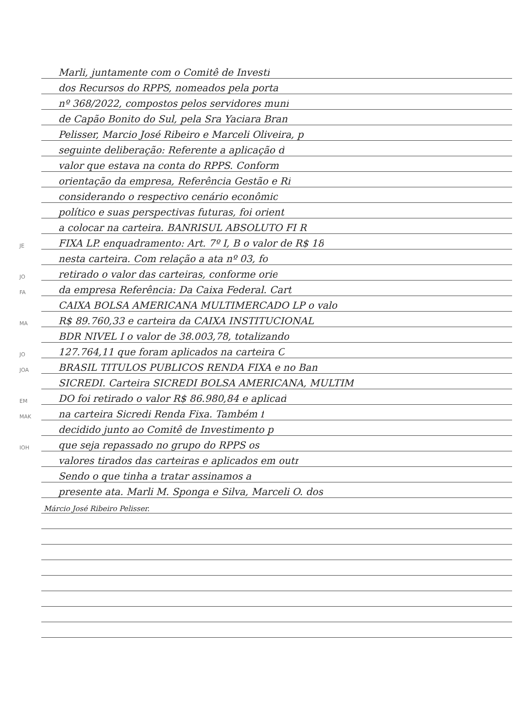Marli, juntamente com o Comitê de Investi
dos Recursos do RPPS, nomeados pela porta
nº 368/2022, compostos pelos servidores muni
de Capão Bonito do Sul, pela Sra Yaciara Bran
Pelisser, Marcio José Ribeiro e Marceli Oliveira, p
seguinte deliberação: Referente a aplicação d
valor que estava na conta do RPPS. Conform
orientação da empresa, Referência Gestão e Ri
considerando o respectivo cenário econômic
político e suas perspectivas futuras, foi orient
a colocar na carteira. BANRISUL ABSOLUTO FI R
JE FIXA LP. enquadramento: Art. 7º I, B o valor de R$ 18
nesta carteira. Com relação a ata nº 03, fo
JO retirado o valor das carteiras, conforme orie
FA da empresa Referência: Da Caixa Federal. Cart
CAIXA BOLSA AMERICANA MULTIMERCADO LP o valo
MA R$ 89.760,33 e carteira da CAIXA INSTITUCIONAL
BDR NIVEL I o valor de 38.003,78, totalizando
JO 127.764,11 que foram aplicados na carteira C
JOA BRASIL TITULOS PUBLICOS RENDA FIXA e no Ban
SICREDI. Carteira SICREDI BOLSA AMERICANA, MULTIM
EM DO foi retirado o valor R$ 86.980,84 e aplicad
MAK na carteira Sicredi Renda Fixa. Também f
decidido junto ao Comitê de Investimento p
IOH que seja repassado no grupo do RPPS os
valores tirados das carteiras e aplicados em outr
Sendo o que tinha a tratar assinamos a
presente ata. Marli M. Sponga e Silva, Marceli O. dos
Márcio José Ribeiro Pelisser.